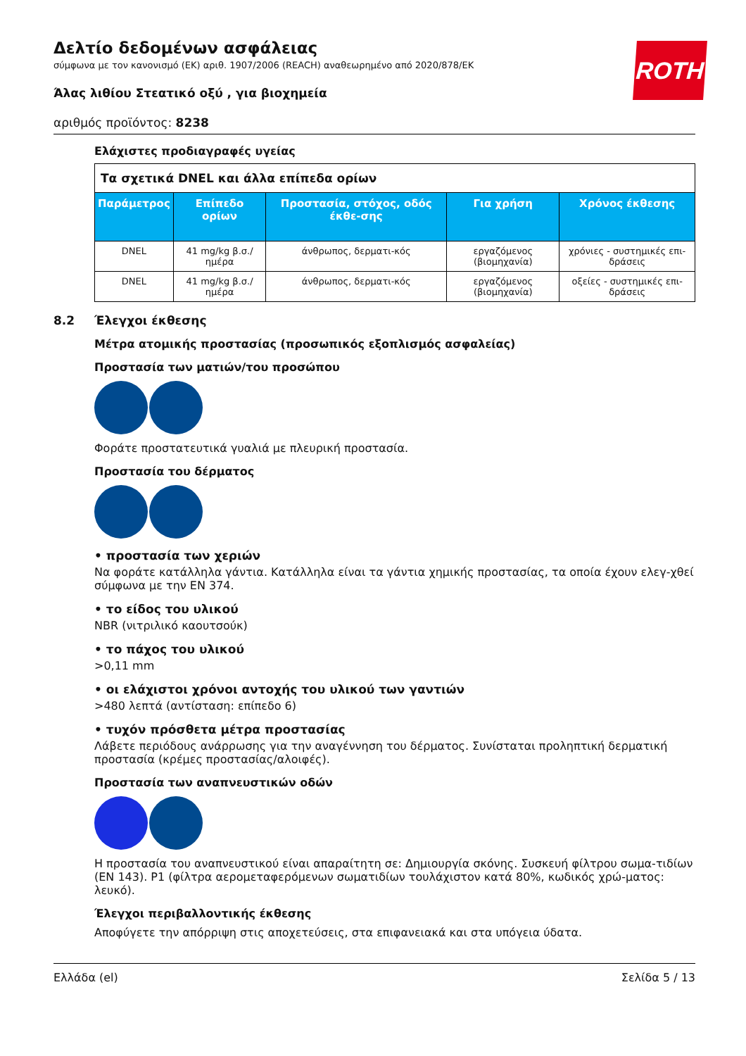ROTH
Δελτίο δεδομένων ασφάλειας
σύμφωνα με τον κανονισμό (ΕΚ) αριθ. 1907/2006 (REACH) αναθεωρημένο από 2020/878/ΕΚ
Άλας λιθίου Στεατικό οξύ , για βιοχημεία
αριθμός προϊόντος: 8238
Ελάχιστες προδιαγραφές υγείας
| Τα σχετικά DNEL και άλλα επίπεδα ορίων | | | | |
| Παράμετρος | Επίπεδο ορίων | Προστασία, στόχος, οδός έκθε-σης | Για χρήση | Χρόνος έκθεσης |
| DNEL | 41 mg/kg β.σ./ ημέρα | άνθρωπος, δερματι-κός | εργαζόμενος (βιομηχανία) | χρόνιες - συστημικές επι-δράσεις |
| DNEL | 41 mg/kg β.σ./ ημέρα | άνθρωπος, δερματι-κός | εργαζόμενος (βιομηχανία) | οξείες - συστημικές επι-δράσεις |
8.2 Έλεγχοι έκθεσης
Μέτρα ατομικής προστασίας (προσωπικός εξοπλισμός ασφαλείας)
Προστασία των ματιών/του προσώπου
Φοράτε προστατευτικά γυαλιά με πλευρική προστασία.
Προστασία του δέρματος
• προστασία των χεριών
Να φοράτε κατάλληλα γάντια. Κατάλληλα είναι τα γάντια χημικής προστασίας, τα οποία έχουν ελεγ-χθεί σύμφωνα με την EN 374.
• το είδος του υλικού
NBR (νιτριλικό καουτσούκ)
• το πάχος του υλικού
>0,11 mm
• οι ελάχιστοι χρόνοι αντοχής του υλικού των γαντιών
>480 λεπτά (αντίσταση: επίπεδο 6)
• τυχόν πρόσθετα μέτρα προστασίας
Λάβετε περιόδους ανάρρωσης για την αναγέννηση του δέρματος. Συνίσταται προληπτική δερματική προστασία (κρέμες προστασίας/αλοιφές).
Προστασία των αναπνευστικών οδών
Η προστασία του αναπνευστικού είναι απαραίτητη σε: Δημιουργία σκόνης. Συσκευή φίλτρου σωμα-τιδίων (EN 143). P1 (φίλτρα αερομεταφερόμενων σωματιδίων τουλάχιστον κατά 80%, κωδικός χρώ-ματος: λευκό).
Έλεγχοι περιβαλλοντικής έκθεσης
Αποφύγετε την απόρριψη στις αποχετεύσεις, στα επιφανειακά και στα υπόγεια ύδατα.
Ελλάδα (el) Σελίδα 5 / 13